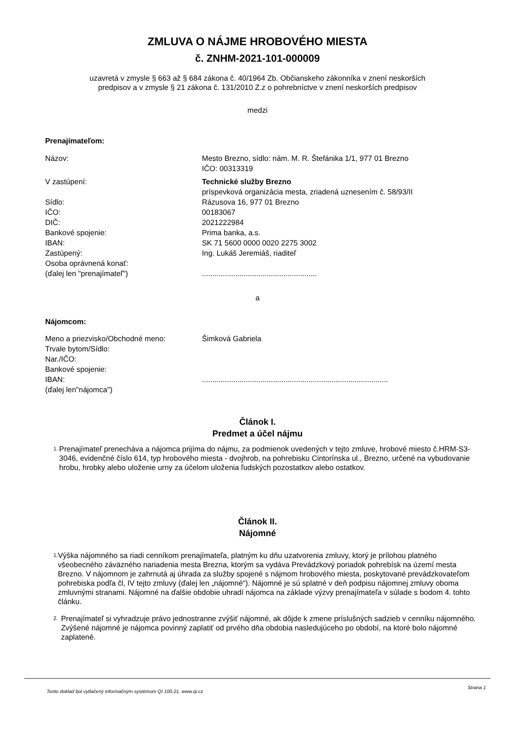ZMLUVA O NÁJME HROBOVÉHO MIESTA
č. ZNHM-2021-101-000009
uzavretá v zmysle § 663 až § 684 zákona č. 40/1964 Zb. Občianskeho zákonníka v znení neskorších
predpisov a v zmysle § 21 zákona č. 131/2010 Z.z o pohrebníctve v znení neskorších predpisov
medzi
Prenajímateľom:
| Názov: | Mesto Brezno, sídlo: nám. M. R. Štefánika 1/1, 977 01 Brezno IČO: 00313319 |
| V zastúpení: | Technické služby Brezno príspevková organizácia mesta, zriadená uznesením č. 58/93/II |
| Sídlo: | Rázusova 16, 977 01 Brezno |
| IČO: | 00183067 |
| DIČ: | 2021222984 |
| Bankové spojenie: | Prima banka, a.s. |
| IBAN: | SK 71 5600 0000 0020 2275 3002 |
| Zastúpený: | Ing. Lukáš Jeremiáš, riaditeľ |
| Osoba oprávnená konať: | |
| (ďalej len "prenajímateľ") | ....................................................... |
a
Nájomcom:
| Meno a priezvisko/Obchodné meno: | Šimková Gabriela |
| Trvale bytom/Sídlo: | |
| Nar./IČO: | |
| Bankové spojenie: | |
| IBAN: | ......................................................................................... |
| (ďalej len"nájomca") | |
Článok I.
Predmet a účel nájmu
1. Prenajímateľ prenecháva a nájomca prijíma do nájmu, za podmienok uvedených v tejto zmluve, hrobové miesto č.HRM-S3-3046, evidenčné číslo 614, typ hrobového miesta - dvojhrob, na pohrebisku Cintorínska ul., Brezno, určené na vybudovanie hrobu, hrobky alebo uloženie urny za účelom uloženia ľudských pozostatkov alebo ostatkov.
Článok II.
Nájomné
1. Výška nájomného sa riadi cenníkom prenajímateľa, platným ku dňu uzatvorenia zmluvy, ktorý je prílohou platného všeobecného záväzného nariadenia mesta Brezna, ktorým sa vydáva Prevádzkový poriadok pohrebísk na území mesta Brezno. V nájomnom je zahrnutá aj úhrada za služby spojené s nájmom hrobového miesta, poskytované prevádzkovateľom pohrebiska podľa čl, IV tejto zmluvy (ďalej len „nájomné“). Nájomné je sú splatné v deň podpisu nájomnej zmluvy oboma zmluvnými stranami. Nájomné na ďalšie obdobie uhradí nájomca na základe výzvy prenajímateľa v súlade s bodom 4. tohto článku.
2. Prenajímateľ si vyhradzuje právo jednostranne zvýšiť nájomné, ak dôjde k zmene príslušných sadzieb v cenníku nájomného. Zvýšené nájomné je nájomca povinný zaplatiť od prvého dňa obdobia nasledujúceho po období, na ktoré bolo nájomné zaplatené.
Tento doklad bol vytlačený informačným systémom QI 100.21, www.qi.cz Strana 1